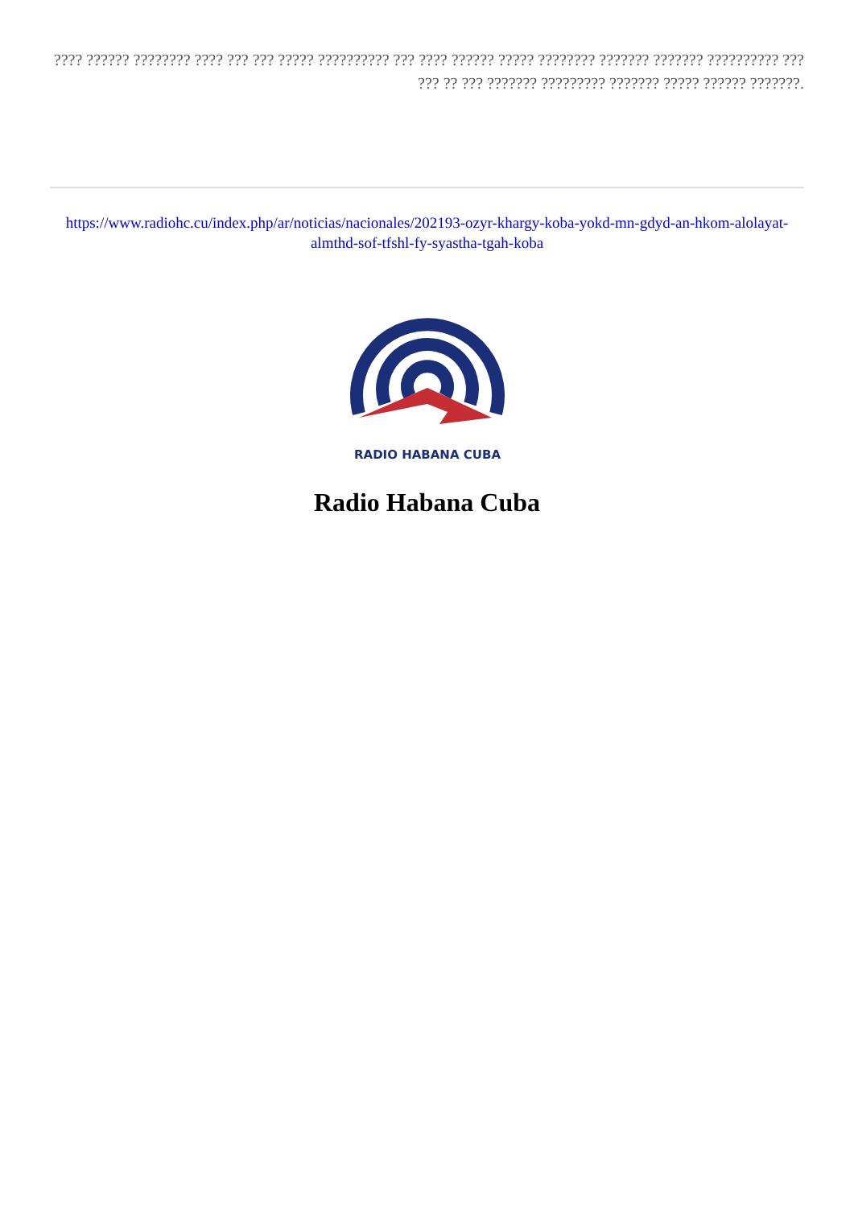???? ?????? ???????? ???? ??? ??? ????? ?????????? ??? ???? ?????? ????? ???????? ??????? ??????? ?????????? ??? ??? ?? ??? ??????? ????????? ??????? ????? ?????? ???????.
https://www.radiohc.cu/index.php/ar/noticias/nacionales/202193-ozyr-khargy-koba-yokd-mn-gdyd-an-hkom-alolayat-almthd-sof-tfshl-fy-syastha-tgah-koba
RADIO HABANA CUBA
Radio Habana Cuba